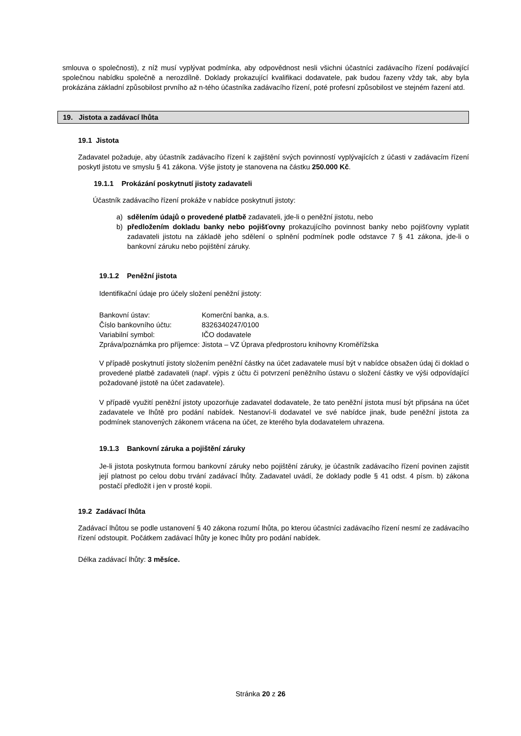smlouva o společnosti), z níž musí vyplývat podmínka, aby odpovědnost nesli všichni účastníci zadávacího řízení podávající společnou nabídku společně a nerozdílně. Doklady prokazující kvalifikaci dodavatele, pak budou řazeny vždy tak, aby byla prokázána základní způsobilost prvního až n-tého účastníka zadávacího řízení, poté profesní způsobilost ve stejném řazení atd.
19. Jistota a zadávací lhůta
19.1 Jistota
Zadavatel požaduje, aby účastník zadávacího řízení k zajištění svých povinností vyplývajících z účasti v zadávacím řízení poskytl jistotu ve smyslu § 41 zákona. Výše jistoty je stanovena na částku 250.000 Kč.
19.1.1 Prokázání poskytnutí jistoty zadavateli
Účastník zadávacího řízení prokáže v nabídce poskytnutí jistoty:
a) sdělením údajů o provedené platbě zadavateli, jde-li o peněžní jistotu, nebo
b) předložením dokladu banky nebo pojišťovny prokazujícího povinnost banky nebo pojišťovny vyplatit zadavateli jistotu na základě jeho sdělení o splnění podmínek podle odstavce 7 § 41 zákona, jde-li o bankovní záruku nebo pojištění záruky.
19.1.2 Peněžní jistota
Identifikační údaje pro účely složení peněžní jistoty:
| Bankovní ústav: | Komerční banka, a.s. |
| Číslo bankovního účtu: | 8326340247/0100 |
| Variabilní symbol: | IČO dodavatele |
| Zpráva/poznámka pro příjemce: | Jistota – VZ Úprava předprostoru knihovny Kroměřížska |
V případě poskytnutí jistoty složením peněžní částky na účet zadavatele musí být v nabídce obsažen údaj či doklad o provedené platbě zadavateli (např. výpis z účtu či potvrzení peněžního ústavu o složení částky ve výši odpovídající požadované jistotě na účet zadavatele).
V případě využití peněžní jistoty upozorňuje zadavatel dodavatele, že tato peněžní jistota musí být připsána na účet zadavatele ve lhůtě pro podání nabídek. Nestanoví-li dodavatel ve své nabídce jinak, bude peněžní jistota za podmínek stanovených zákonem vrácena na účet, ze kterého byla dodavatelem uhrazena.
19.1.3 Bankovní záruka a pojištění záruky
Je-li jistota poskytnuta formou bankovní záruky nebo pojištění záruky, je účastník zadávacího řízení povinen zajistit její platnost po celou dobu trvání zadávací lhůty. Zadavatel uvádí, že doklady podle § 41 odst. 4 písm. b) zákona postačí předložit i jen v prosté kopii.
19.2 Zadávací lhůta
Zadávací lhůtou se podle ustanovení § 40 zákona rozumí lhůta, po kterou účastníci zadávacího řízení nesmí ze zadávacího řízení odstoupit. Počátkem zadávací lhůty je konec lhůty pro podání nabídek.
Délka zadávací lhůty: 3 měsíce.
Stránka 20 z 26